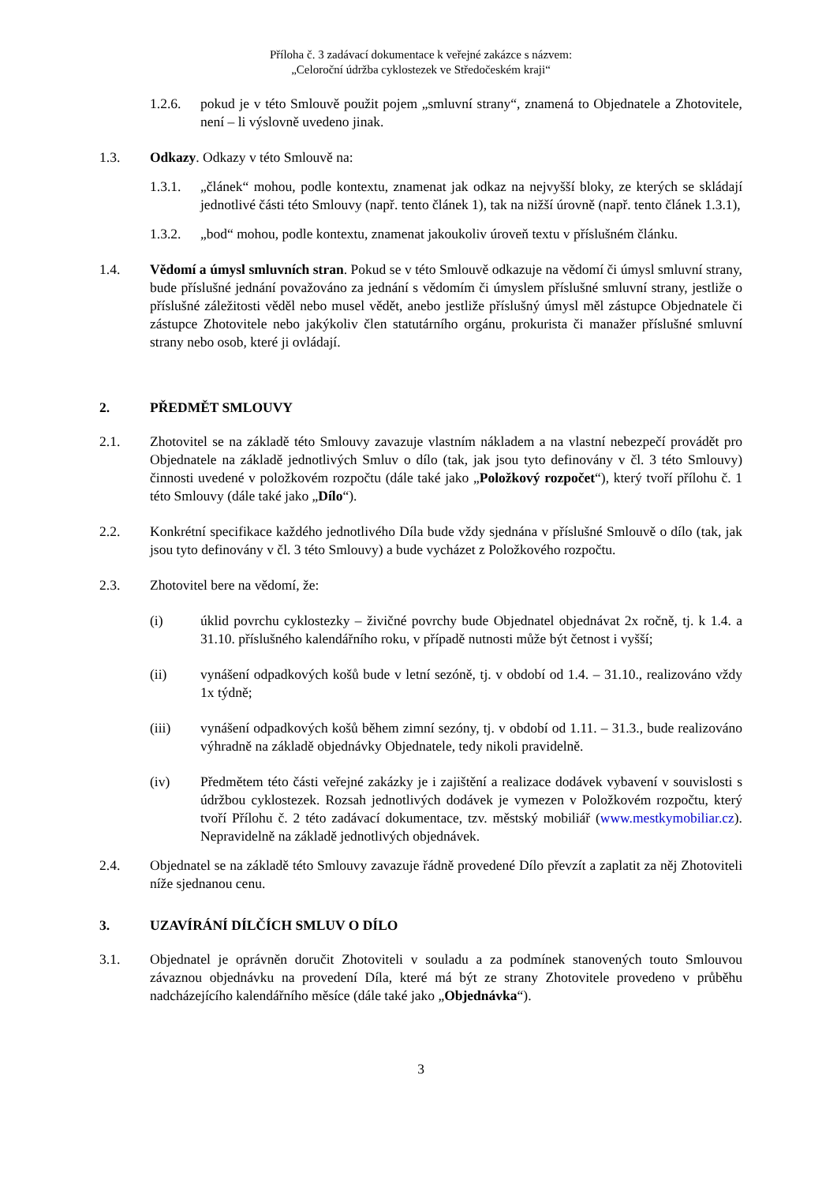Příloha č. 3 zadávací dokumentace k veřejné zakázce s názvem:
„Celoroční údržba cyklostezek ve Středočeském kraji“
1.2.6. pokud je v této Smlouvě použit pojem „smluvní strany“, znamená to Objednatele a Zhotovitele, není – li výslovně uvedeno jinak.
1.3. Odkazy. Odkazy v této Smlouvě na:
1.3.1. „článek“ mohou, podle kontextu, znamenat jak odkaz na nejvyšší bloky, ze kterých se skládají jednotlivé části této Smlouvy (např. tento článek 1), tak na nižší úrovně (např. tento článek 1.3.1),
1.3.2. „bod“ mohou, podle kontextu, znamenat jakoukoliv úroveň textu v příslušném článku.
1.4. Vědomí a úmysl smluvních stran. Pokud se v této Smlouvě odkazuje na vědomí či úmysl smluvní strany, bude příslušné jednání považováno za jednání s vědomím či úmyslem příslušné smluvní strany, jestliže o příslušné záležitosti věděl nebo musel vědět, anebo jestliže příslušný úmysl měl zástupce Objednatele či zástupce Zhotovitele nebo jakýkoliv člen statutárního orgánu, prokurista či manažer příslušné smluvní strany nebo osob, které ji ovládají.
2. PŘEDMĚT SMLOUVY
2.1. Zhotovitel se na základě této Smlouvy zavazuje vlastním nákladem a na vlastní nebezpečí provádět pro Objednatele na základě jednotlivých Smluv o dílo (tak, jak jsou tyto definovány v čl. 3 této Smlouvy) činnosti uvedené v položkovém rozpočtu (dále také jako „Položkový rozpočet“), který tvoří přílohu č. 1 této Smlouvy (dále také jako „Dílo“).
2.2. Konkrétní specifikace každého jednotlivého Díla bude vždy sjednána v příslušné Smlouvě o dílo (tak, jak jsou tyto definovány v čl. 3 této Smlouvy) a bude vycházet z Položkového rozpočtu.
2.3. Zhotovitel bere na vědomí, že:
(i) úklid povrchu cyklostezky – živičné povrchy bude Objednatel objednávat 2x ročně, tj. k 1.4. a 31.10. příslušného kalendářního roku, v případě nutnosti může být četnost i vyšší;
(ii) vynášení odpadkových košů bude v letní sezóně, tj. v období od 1.4. – 31.10., realizováno vždy 1x týdně;
(iii) vynášení odpadkových košů během zimní sezóny, tj. v období od 1.11. – 31.3., bude realizováno výhradně na základě objednávky Objednatele, tedy nikoli pravidelně.
(iv) Předmětem této části veřejné zakázky je i zajištění a realizace dodávek vybavení v souvislosti s údržbou cyklostezek. Rozsah jednotlivých dodávek je vymezen v Položkovém rozpočtu, který tvoří Přílohu č. 2 této zadávací dokumentace, tzv. městský mobiliář (www.mestkymobiliar.cz). Nepravidelně na základě jednotlivých objednávek.
2.4. Objednatel se na základě této Smlouvy zavazuje řádně provedené Dílo převzít a zaplatit za něj Zhotoviteli níže sjednanou cenu.
3. UZAVÍRÁNÍ DÍLČÍCH SMLUV O DÍLO
3.1. Objednatel je oprávněn doručit Zhotoviteli v souladu a za podmínek stanovených touto Smlouvou závaznou objednávku na provedení Díla, které má být ze strany Zhotovitele provedeno v průběhu nadcházejícího kalendářního měsíce (dále také jako „Objednávka“).
3